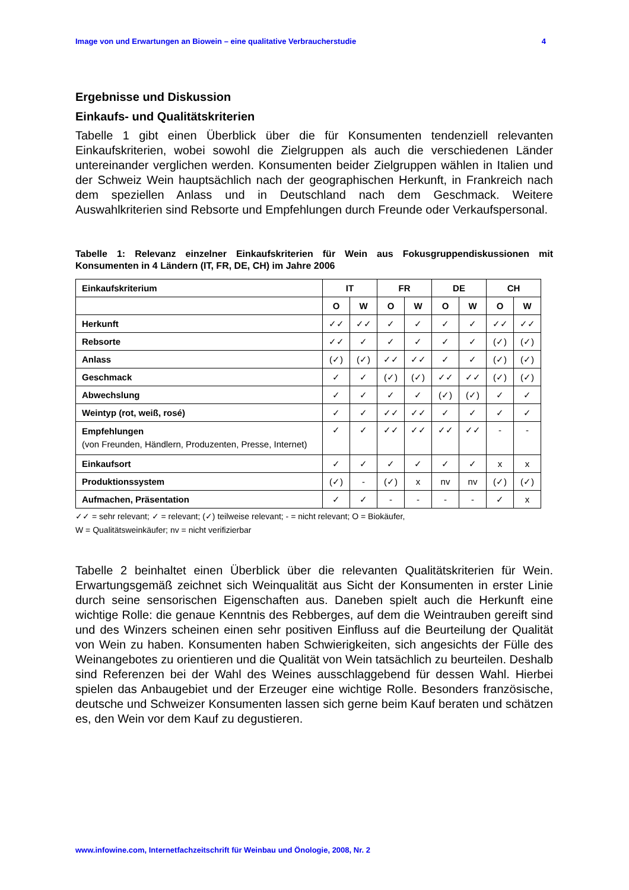Image von und Erwartungen an Biowein – eine qualitative Verbraucherstudie 4
Ergebnisse und Diskussion
Einkaufs- und Qualitätskriterien
Tabelle 1 gibt einen Überblick über die für Konsumenten tendenziell relevanten Einkaufskriterien, wobei sowohl die Zielgruppen als auch die verschiedenen Länder untereinander verglichen werden. Konsumenten beider Zielgruppen wählen in Italien und der Schweiz Wein hauptsächlich nach der geographischen Herkunft, in Frankreich nach dem speziellen Anlass und in Deutschland nach dem Geschmack. Weitere Auswahlkriterien sind Rebsorte und Empfehlungen durch Freunde oder Verkaufspersonal.
Tabelle 1: Relevanz einzelner Einkaufskriterien für Wein aus Fokusgruppendiskussionen mit Konsumenten in 4 Ländern (IT, FR, DE, CH) im Jahre 2006
| Einkaufskriterium | IT | | FR | | DE | | CH | |
| --- | --- | --- | --- | --- | --- | --- | --- | --- |
| | O | W | O | W | O | W | O | W |
| Herkunft | ✓✓ | ✓✓ | ✓ | ✓ | ✓ | ✓ | ✓✓ | ✓✓ |
| Rebsorte | ✓✓ | ✓ | ✓ | ✓ | ✓ | ✓ | (✓) | (✓) |
| Anlass | (✓) | (✓) | ✓✓ | ✓✓ | ✓ | ✓ | (✓) | (✓) |
| Geschmack | ✓ | ✓ | (✓) | (✓) | ✓✓ | ✓✓ | (✓) | (✓) |
| Abwechslung | ✓ | ✓ | ✓ | ✓ | (✓) | (✓) | ✓ | ✓ |
| Weintyp (rot, weiß, rosé) | ✓ | ✓ | ✓✓ | ✓✓ | ✓ | ✓ | ✓ | ✓ |
| Empfehlungen (von Freunden, Händlern, Produzenten, Presse, Internet) | ✓ | ✓ | ✓✓ | ✓✓ | ✓✓ | ✓✓ | - | - |
| Einkaufsort | ✓ | ✓ | ✓ | ✓ | ✓ | ✓ | x | x |
| Produktionssystem | (✓) | - | (✓) | x | nv | nv | (✓) | (✓) |
| Aufmachen, Präsentation | ✓ | ✓ | - | - | - | - | ✓ | x |
✓✓ = sehr relevant; ✓ = relevant; (✓) teilweise relevant; - = nicht relevant; O = Biokäufer,
W = Qualitätsweinkäufer; nv = nicht verifizierbar
Tabelle 2 beinhaltet einen Überblick über die relevanten Qualitätskriterien für Wein. Erwartungsgemäß zeichnet sich Weinqualität aus Sicht der Konsumenten in erster Linie durch seine sensorischen Eigenschaften aus. Daneben spielt auch die Herkunft eine wichtige Rolle: die genaue Kenntnis des Rebberges, auf dem die Weintrauben gereift sind und des Winzers scheinen einen sehr positiven Einfluss auf die Beurteilung der Qualität von Wein zu haben. Konsumenten haben Schwierigkeiten, sich angesichts der Fülle des Weinangebotes zu orientieren und die Qualität von Wein tatsächlich zu beurteilen. Deshalb sind Referenzen bei der Wahl des Weines ausschlaggebend für dessen Wahl. Hierbei spielen das Anbaugebiet und der Erzeuger eine wichtige Rolle. Besonders französische, deutsche und Schweizer Konsumenten lassen sich gerne beim Kauf beraten und schätzen es, den Wein vor dem Kauf zu degustieren.
www.infowine.com, Internetfachzeitschrift für Weinbau und Önologie, 2008, Nr. 2